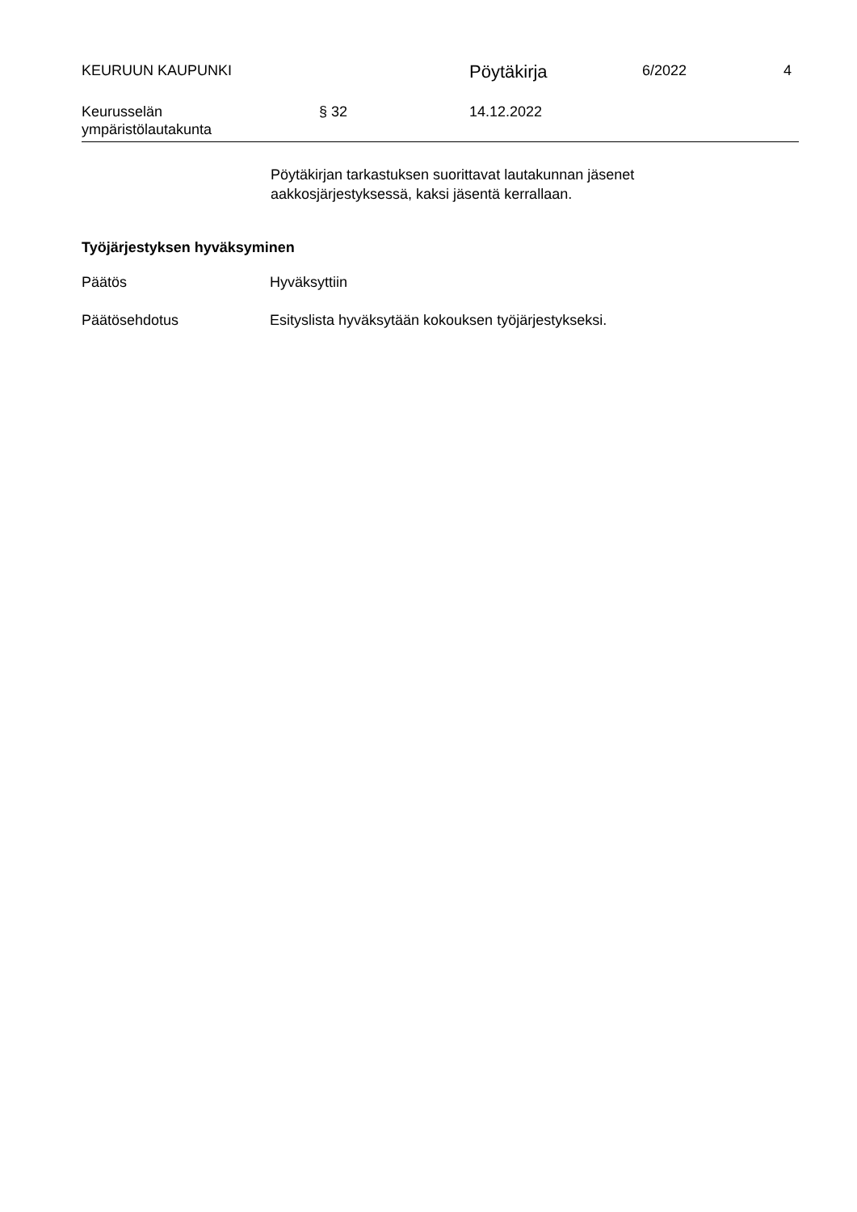KEURUUN KAUPUNKI
Pöytäkirja
6/2022 4
Keurusselän
ympäristölautakunta
§ 32 14.12.2022
Pöytäkirjan tarkastuksen suorittavat lautakunnan jäsenet
aakkosjärjestyksessä, kaksi jäsentä kerrallaan.
Työjärjestyksen hyväksyminen
Päätös Hyväksyttiin
Päätösehdotus Esityslista hyväksytään kokouksen työjärjestykseksi.